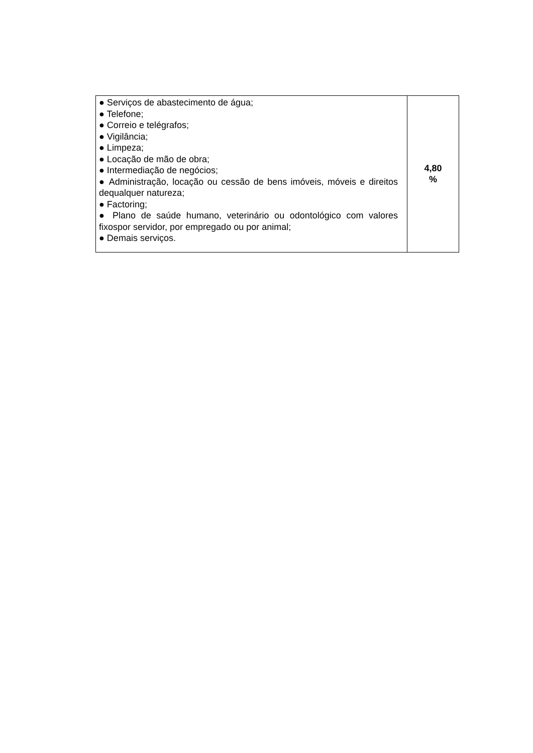| ● Serviços de abastecimento de água; ● Telefone; ● Correio e telégrafos; ● Vigilância; ● Limpeza; ● Locação de mão de obra; ● Intermediação de negócios; ● Administração, locação ou cessão de bens imóveis, móveis e direitos dequalquer natureza; ● Factoring; ● Plano de saúde humano, veterinário ou odontológico com valores fixospor servidor, por empregado ou por animal; ● Demais serviços. | 4,80 % |